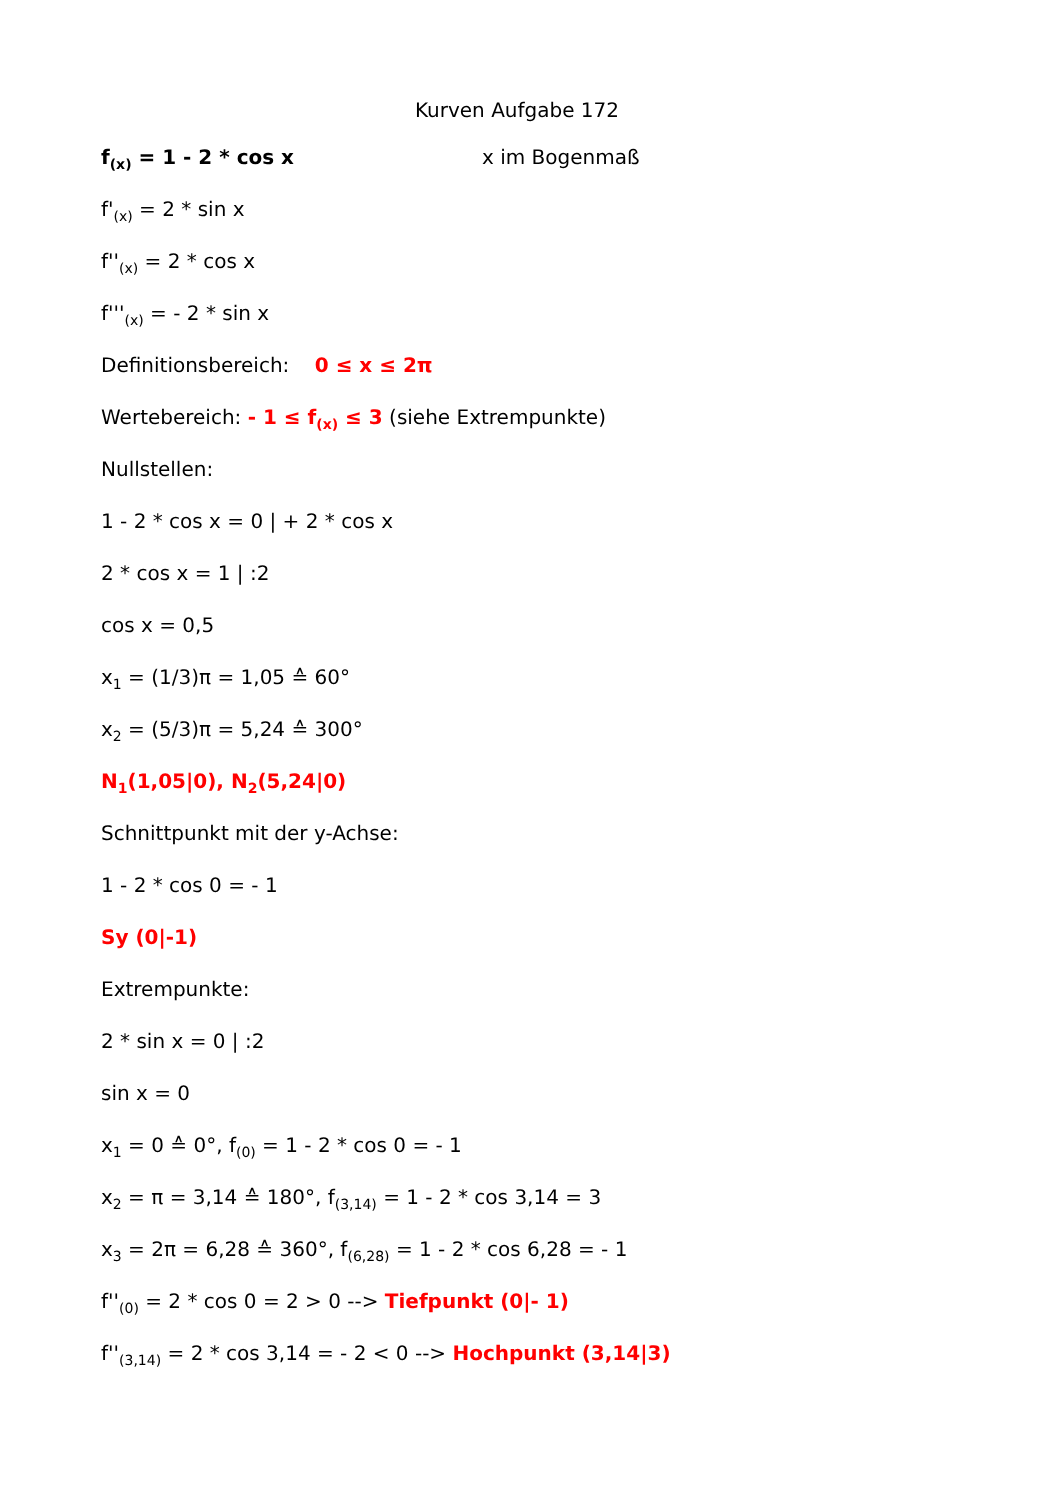Kurven Aufgabe 172
f<sub>(x)</sub> = 1 - 2 * cos x x im Bogenmaß
f'<sub>(x)</sub> = 2 * sin x
f''<sub>(x)</sub> = 2 * cos x
f'''<sub>(x)</sub> = - 2 * sin x
Definitionsbereich: 0 ≤ x ≤ 2π
Wertebereich: - 1 ≤ f<sub>(x)</sub> ≤ 3 (siehe Extrempunkte)
Nullstellen:
1 - 2 * cos x = 0 | + 2 * cos x
2 * cos x = 1 | :2
cos x = 0,5
x<sub>1</sub> = (1/3)π = 1,05 ≙ 60°
x<sub>2</sub> = (5/3)π = 5,24 ≙ 300°
N<sub>1</sub>(1,05|0), N<sub>2</sub>(5,24|0)
Schnittpunkt mit der y-Achse:
1 - 2 * cos 0 = - 1
Sy (0|-1)
Extrempunkte:
2 * sin x = 0 | :2
sin x = 0
x<sub>1</sub> = 0 ≙ 0°, f<sub>(0)</sub> = 1 - 2 * cos 0 = - 1
x<sub>2</sub> = π = 3,14 ≙ 180°, f<sub>(3,14)</sub> = 1 - 2 * cos 3,14 = 3
x<sub>3</sub> = 2π = 6,28 ≙ 360°, f<sub>(6,28)</sub> = 1 - 2 * cos 6,28 = - 1
f''<sub>(0)</sub> = 2 * cos 0 = 2 > 0 --> Tiefpunkt (0|- 1)
f''<sub>(3,14)</sub> = 2 * cos 3,14 = - 2 < 0 --> Hochpunkt (3,14|3)